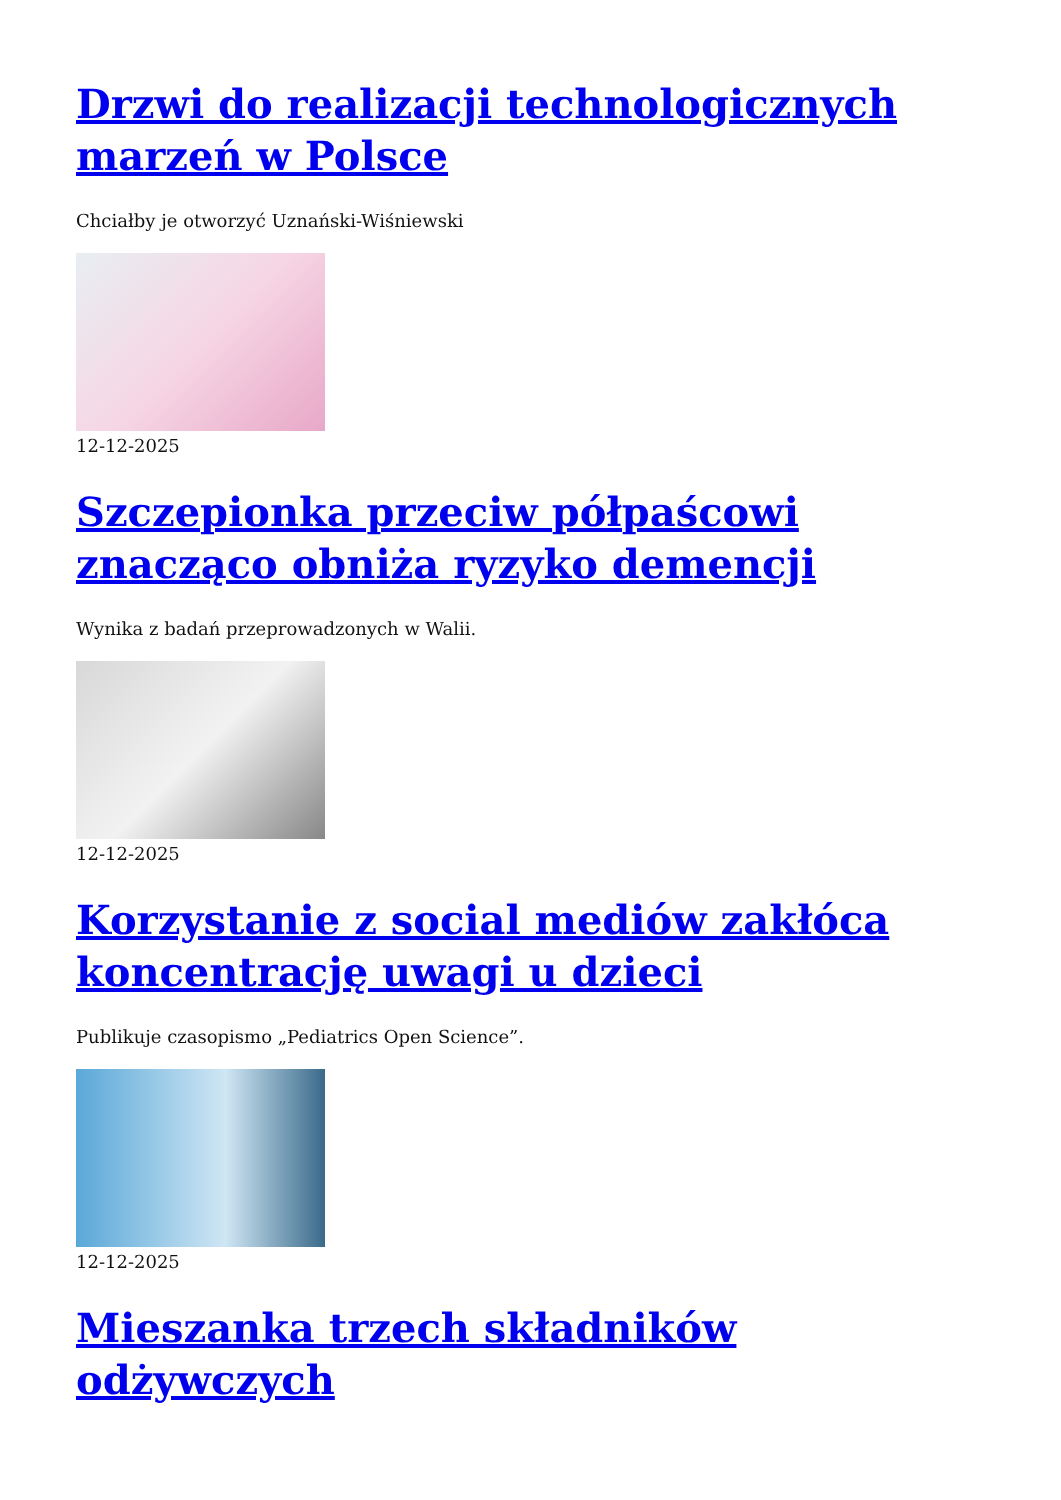Drzwi do realizacji technologicznych marzeń w Polsce
Chciałby je otworzyć Uznański-Wiśniewski
12-12-2025
Szczepionka przeciw półpaścowi znacząco obniża ryzyko demencji
Wynika z badań przeprowadzonych w Walii.
12-12-2025
Korzystanie z social mediów zakłóca koncentrację uwagi u dzieci
Publikuje czasopismo „Pediatrics Open Science”.
12-12-2025
Mieszanka trzech składników odżywczych